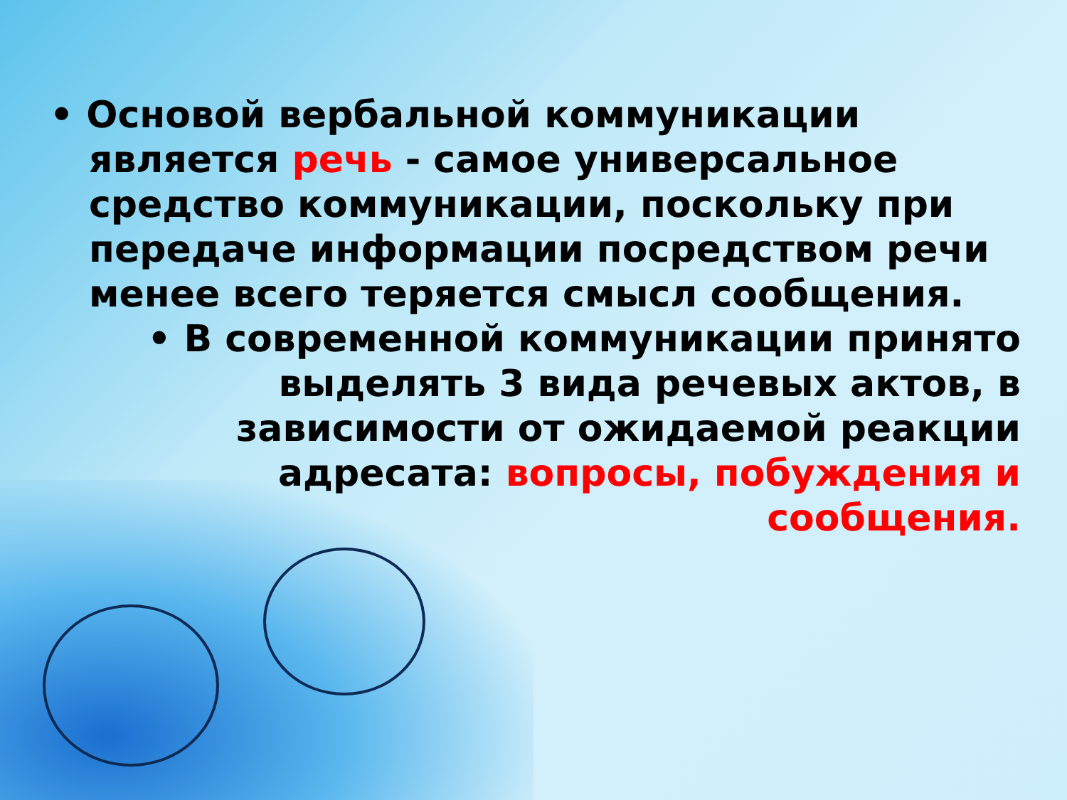• Основой вербальной коммуникации является речь - самое универсальное средство коммуникации, поскольку при передаче информации посредством речи менее всего теряется смысл сообщения.
• В современной коммуникации принято
выделять 3 вида речевых актов, в
зависимости от ожидаемой реакции
адресата: вопросы, побуждения и
сообщения.